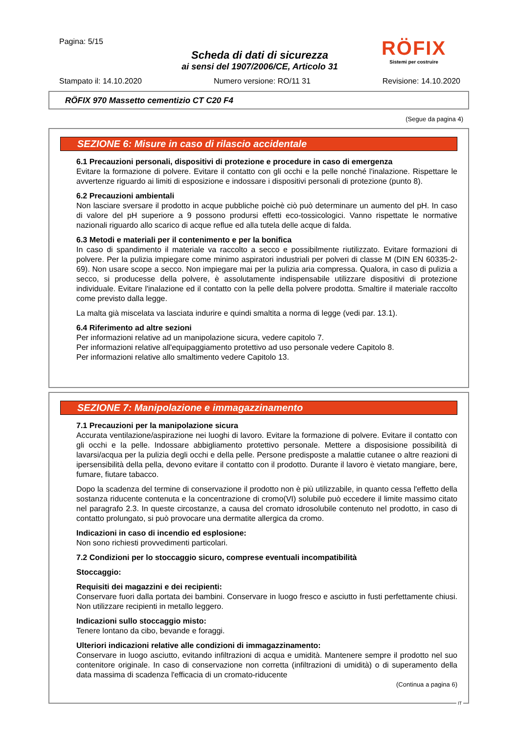RÖFIX
Sistemi per costruire
Pagina: 5/15
Scheda di dati di sicurezza
ai sensi del 1907/2006/CE, Articolo 31
Stampato il: 14.10.2020 Numero versione: RO/11 31 Revisione: 14.10.2020
RÖFIX 970 Massetto cementizio CT C20 F4
(Segue da pagina 4)
SEZIONE 6: Misure in caso di rilascio accidentale
6.1 Precauzioni personali, dispositivi di protezione e procedure in caso di emergenza
Evitare la formazione di polvere. Evitare il contatto con gli occhi e la pelle nonché l'inalazione. Rispettare le avvertenze riguardo ai limiti di esposizione e indossare i dispositivi personali di protezione (punto 8).
6.2 Precauzioni ambientali
Non lasciare sversare il prodotto in acque pubbliche poichè ciò può determinare un aumento del pH. In caso di valore del pH superiore a 9 possono prodursi effetti eco-tossicologici. Vanno rispettate le normative nazionali riguardo allo scarico di acque reflue ed alla tutela delle acque di falda.
6.3 Metodi e materiali per il contenimento e per la bonifica
In caso di spandimento il materiale va raccolto a secco e possibilmente riutilizzato. Evitare formazioni di polvere. Per la pulizia impiegare come minimo aspiratori industriali per polveri di classe M (DIN EN 60335-2-69). Non usare scope a secco. Non impiegare mai per la pulizia aria compressa. Qualora, in caso di pulizia a secco, si producesse della polvere, è assolutamente indispensabile utilizzare dispositivi di protezione individuale. Evitare l'inalazione ed il contatto con la pelle della polvere prodotta. Smaltire il materiale raccolto come previsto dalla legge.
La malta già miscelata va lasciata indurire e quindi smaltita a norma di legge (vedi par. 13.1).
6.4 Riferimento ad altre sezioni
Per informazioni relative ad un manipolazione sicura, vedere capitolo 7.
Per informazioni relative all'equipaggiamento protettivo ad uso personale vedere Capitolo 8.
Per informazioni relative allo smaltimento vedere Capitolo 13.
SEZIONE 7: Manipolazione e immagazzinamento
7.1 Precauzioni per la manipolazione sicura
Accurata ventilazione/aspirazione nei luoghi di lavoro. Evitare la formazione di polvere. Evitare il contatto con gli occhi e la pelle. Indossare abbigliamento protettivo personale. Mettere a disposisione possibilità di lavarsi/acqua per la pulizia degli occhi e della pelle. Persone predisposte a malattie cutanee o altre reazioni di ipersensibilità della pella, devono evitare il contatto con il prodotto. Durante il lavoro è vietato mangiare, bere, fumare, fiutare tabacco.
Dopo la scadenza del termine di conservazione il prodotto non è più utilizzabile, in quanto cessa l'effetto della sostanza riducente contenuta e la concentrazione di cromo(VI) solubile può eccedere il limite massimo citato nel paragrafo 2.3. In queste circostanze, a causa del cromato idrosolubile contenuto nel prodotto, in caso di contatto prolungato, si può provocare una dermatite allergica da cromo.
Indicazioni in caso di incendio ed esplosione:
Non sono richiesti provvedimenti particolari.
7.2 Condizioni per lo stoccaggio sicuro, comprese eventuali incompatibilità
Stoccaggio:
Requisiti dei magazzini e dei recipienti:
Conservare fuori dalla portata dei bambini. Conservare in luogo fresco e asciutto in fusti perfettamente chiusi. Non utilizzare recipienti in metallo leggero.
Indicazioni sullo stoccaggio misto:
Tenere lontano da cibo, bevande e foraggi.
Ulteriori indicazioni relative alle condizioni di immagazzinamento:
Conservare in luogo asciutto, evitando infiltrazioni di acqua e umidità. Mantenere sempre il prodotto nel suo contenitore originale. In caso di conservazione non corretta (infiltrazioni di umidità) o di superamento della data massima di scadenza l'efficacia di un cromato-riducente
(Continua a pagina 6)
IT